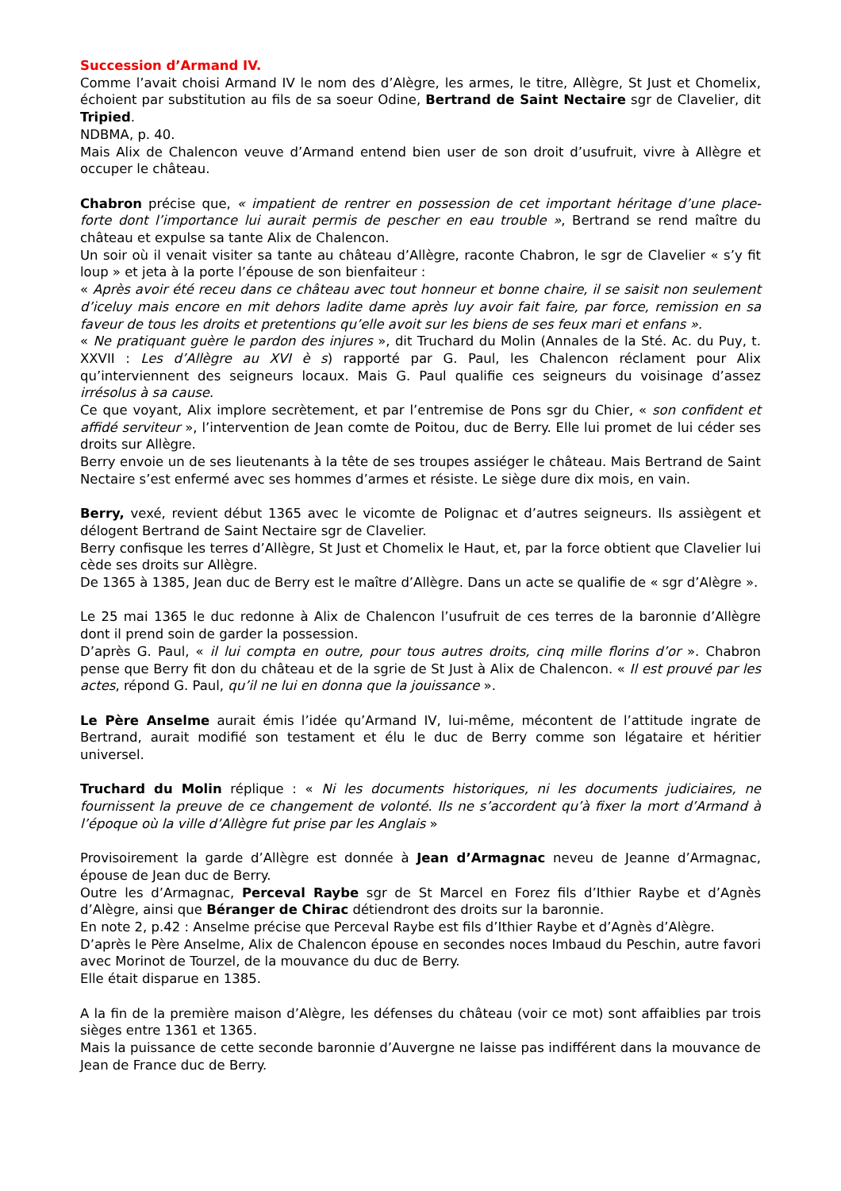Succession d’Armand IV.
Comme l’avait choisi Armand IV le nom des d’Alègre, les armes, le titre, Allègre, St Just et Chomelix, échoient par substitution au fils de sa soeur Odine, Bertrand de Saint Nectaire sgr de Clavelier, dit Tripied.
NDBMA, p. 40.
Mais Alix de Chalencon veuve d’Armand entend bien user de son droit d’usufruit, vivre à Allègre et occuper le château.
Chabron précise que, « impatient de rentrer en possession de cet important héritage d’une place-forte dont l’importance lui aurait permis de pescher en eau trouble », Bertrand se rend maître du château et expulse sa tante Alix de Chalencon.
Un soir où il venait visiter sa tante au château d’Allègre, raconte Chabron, le sgr de Clavelier « s’y fit loup » et jeta à la porte l’épouse de son bienfaiteur :
« Après avoir été receu dans ce château avec tout honneur et bonne chaire, il se saisit non seulement d’iceluy mais encore en mit dehors ladite dame après luy avoir fait faire, par force, remission en sa faveur de tous les droits et pretentions qu’elle avoit sur les biens de ses feux mari et enfans ».
« Ne pratiquant guère le pardon des injures », dit Truchard du Molin (Annales de la Sté. Ac. du Puy, t. XXVII : Les d’Allègre au XVI è s) rapporté par G. Paul, les Chalencon réclament pour Alix qu’interviennent des seigneurs locaux. Mais G. Paul qualifie ces seigneurs du voisinage d’assez irrésolus à sa cause.
Ce que voyant, Alix implore secrètement, et par l’entremise de Pons sgr du Chier, « son confident et affidé serviteur », l’intervention de Jean comte de Poitou, duc de Berry. Elle lui promet de lui céder ses droits sur Allègre.
Berry envoie un de ses lieutenants à la tête de ses troupes assiéger le château. Mais Bertrand de Saint Nectaire s’est enfermé avec ses hommes d’armes et résiste. Le siège dure dix mois, en vain.
Berry, vexé, revient début 1365 avec le vicomte de Polignac et d’autres seigneurs. Ils assiègent et délogent Bertrand de Saint Nectaire sgr de Clavelier.
Berry confisque les terres d’Allègre, St Just et Chomelix le Haut, et, par la force obtient que Clavelier lui cède ses droits sur Allègre.
De 1365 à 1385, Jean duc de Berry est le maître d’Allègre. Dans un acte se qualifie de « sgr d’Alègre ».
Le 25 mai 1365 le duc redonne à Alix de Chalencon l’usufruit de ces terres de la baronnie d’Allègre dont il prend soin de garder la possession.
D’après G. Paul, « il lui compta en outre, pour tous autres droits, cinq mille florins d’or ». Chabron pense que Berry fit don du château et de la sgrie de St Just à Alix de Chalencon. « Il est prouvé par les actes, répond G. Paul, qu’il ne lui en donna que la jouissance ».
Le Père Anselme aurait émis l’idée qu’Armand IV, lui-même, mécontent de l’attitude ingrate de Bertrand, aurait modifié son testament et élu le duc de Berry comme son légataire et héritier universel.
Truchard du Molin réplique : « Ni les documents historiques, ni les documents judiciaires, ne fournissent la preuve de ce changement de volonté. Ils ne s’accordent qu’à fixer la mort d’Armand à l’époque où la ville d’Allègre fut prise par les Anglais »
Provisoirement la garde d’Allègre est donnée à Jean d’Armagnac neveu de Jeanne d’Armagnac, épouse de Jean duc de Berry.
Outre les d’Armagnac, Perceval Raybe sgr de St Marcel en Forez fils d’Ithier Raybe et d’Agnès d’Alègre, ainsi que Béranger de Chirac détiendront des droits sur la baronnie.
En note 2, p.42 : Anselme précise que Perceval Raybe est fils d’Ithier Raybe et d’Agnès d’Alègre.
D’après le Père Anselme, Alix de Chalencon épouse en secondes noces Imbaud du Peschin, autre favori avec Morinot de Tourzel, de la mouvance du duc de Berry.
Elle était disparue en 1385.
A la fin de la première maison d’Alègre, les défenses du château (voir ce mot) sont affaiblies par trois sièges entre 1361 et 1365.
Mais la puissance de cette seconde baronnie d’Auvergne ne laisse pas indifférent dans la mouvance de Jean de France duc de Berry.